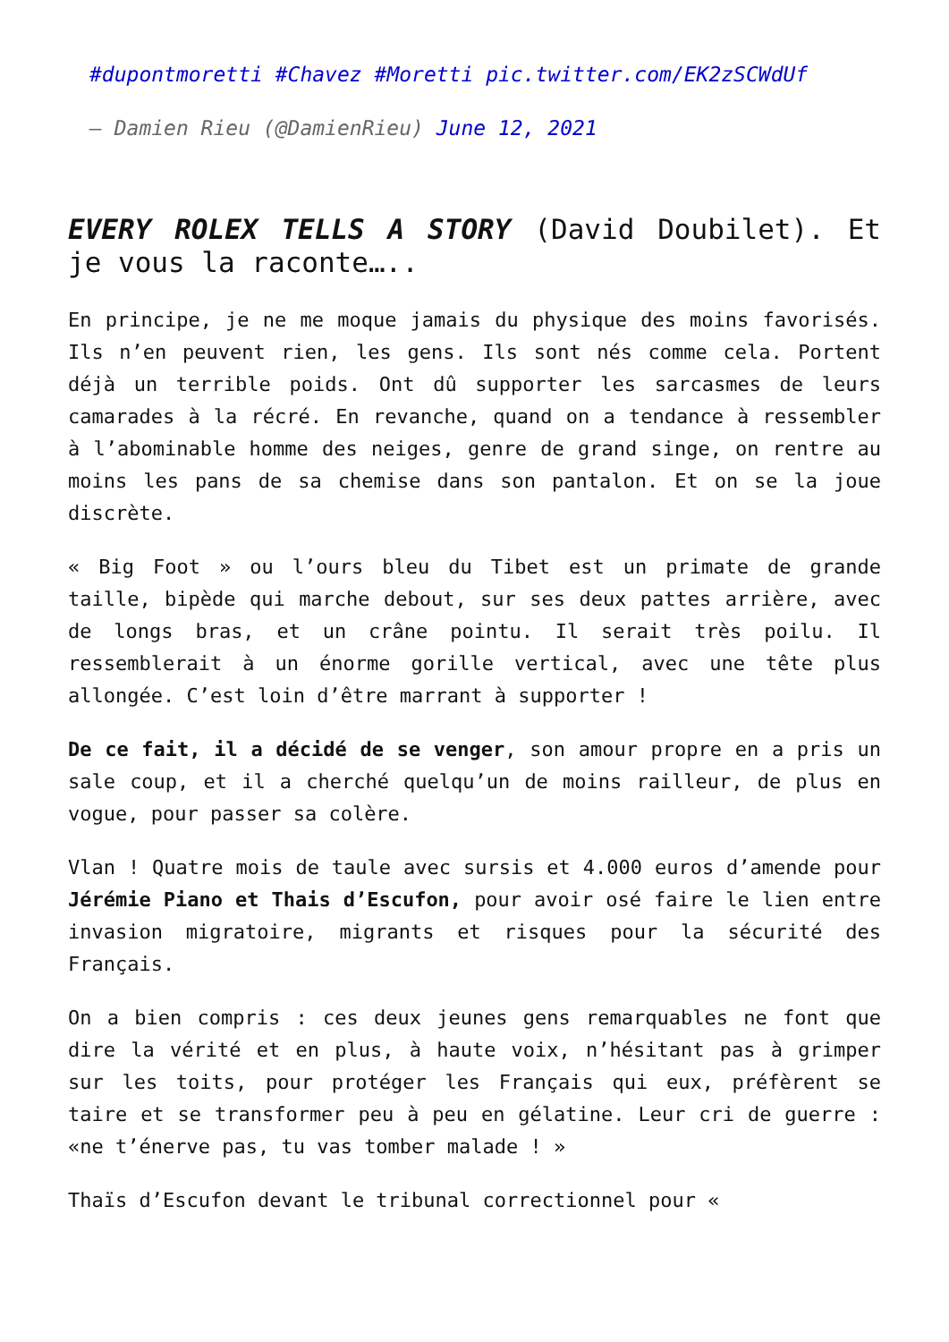#dupontmoretti #Chavez #Moretti pic.twitter.com/EK2zSCWdUf
— Damien Rieu (@DamienRieu) June 12, 2021
EVERY ROLEX TELLS A STORY (David Doubilet). Et je vous la raconte…..
En principe, je ne me moque jamais du physique des moins favorisés. Ils n’en peuvent rien, les gens. Ils sont nés comme cela. Portent déjà un terrible poids. Ont dû supporter les sarcasmes de leurs camarades à la récré. En revanche, quand on a tendance à ressembler à l’abominable homme des neiges, genre de grand singe, on rentre au moins les pans de sa chemise dans son pantalon. Et on se la joue discrète.
« Big Foot » ou l’ours bleu du Tibet est un primate de grande taille, bipède qui marche debout, sur ses deux pattes arrière, avec de longs bras, et un crâne pointu. Il serait très poilu. Il ressemblerait à un énorme gorille vertical, avec une tête plus allongée. C’est loin d’être marrant à supporter !
De ce fait, il a décidé de se venger, son amour propre en a pris un sale coup, et il a cherché quelqu’un de moins railleur, de plus en vogue, pour passer sa colère.
Vlan ! Quatre mois de taule avec sursis et 4.000 euros d’amende pour Jérémie Piano et Thais d’Escufon, pour avoir osé faire le lien entre invasion migratoire, migrants et risques pour la sécurité des Français.
On a bien compris : ces deux jeunes gens remarquables ne font que dire la vérité et en plus, à haute voix, n’hésitant pas à grimper sur les toits, pour protéger les Français qui eux, préfèrent se taire et se transformer peu à peu en gélatine. Leur cri de guerre : «ne t’énerve pas, tu vas tomber malade ! »
Thaïs d’Escufon devant le tribunal correctionnel pour «